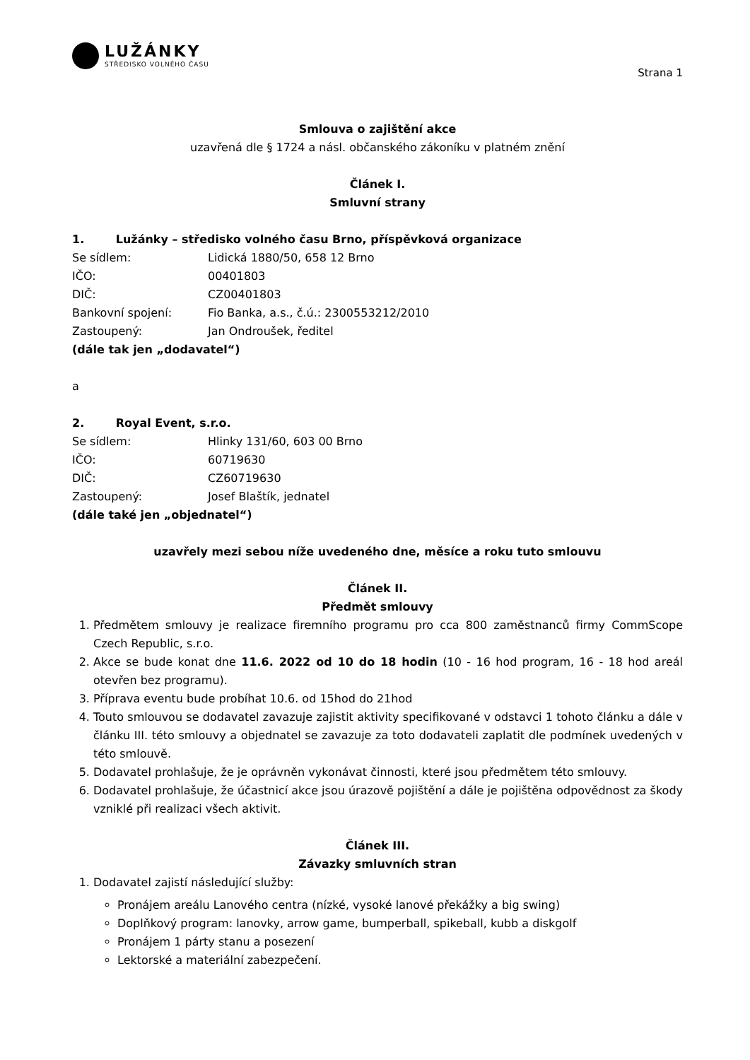LUŽÁNKY
STŘEDISKO VOLNÉHO ČASU
Strana 1
Smlouva o zajištění akce
uzavřená dle § 1724 a násl. občanského zákoníku v platném znění
Článek I.
Smluvní strany
1. Lužánky – středisko volného času Brno, příspěvková organizace
Se sídlem: Lidická 1880/50, 658 12 Brno
IČO: 00401803
DIČ: CZ00401803
Bankovní spojení: Fio Banka, a.s., č.ú.: 2300553212/2010
Zastoupený: Jan Ondroušek, ředitel
(dále tak jen „dodavatel“)
a
2. Royal Event, s.r.o.
Se sídlem: Hlinky 131/60, 603 00 Brno
IČO: 60719630
DIČ: CZ60719630
Zastoupený: Josef Blaštík, jednatel
(dále také jen „objednatel“)
uzavřely mezi sebou níže uvedeného dne, měsíce a roku tuto smlouvu
Článek II.
Předmět smlouvy
1. Předmětem smlouvy je realizace firemního programu pro cca 800 zaměstnanců firmy CommScope Czech Republic, s.r.o.
2. Akce se bude konat dne 11.6. 2022 od 10 do 18 hodin (10 - 16 hod program, 16 - 18 hod areál otevřen bez programu).
3. Příprava eventu bude probíhat 10.6. od 15hod do 21hod
4. Touto smlouvou se dodavatel zavazuje zajistit aktivity specifikované v odstavci 1 tohoto článku a dále v článku III. této smlouvy a objednatel se zavazuje za toto dodavateli zaplatit dle podmínek uvedených v této smlouvě.
5. Dodavatel prohlašuje, že je oprávněn vykonávat činnosti, které jsou předmětem této smlouvy.
6. Dodavatel prohlašuje, že účastnicí akce jsou úrazově pojištění a dále je pojištěna odpovědnost za škody vzniklé při realizaci všech aktivit.
Článek III.
Závazky smluvních stran
1. Dodavatel zajistí následující služby:
Pronájem areálu Lanového centra (nízké, vysoké lanové překážky a big swing)
Doplňkový program: lanovky, arrow game, bumperball, spikeball, kubb a diskgolf
Pronájem 1 párty stanu a posezení
Lektorské a materiální zabezpečení.